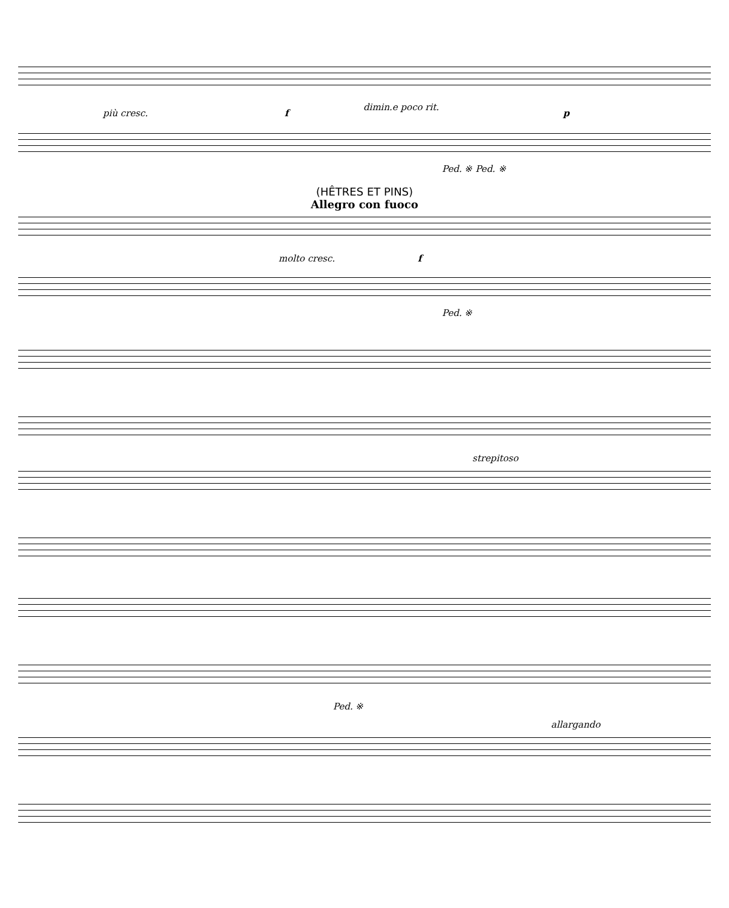più cresc.
dimin.e poco rit.
f p
Ped. ※ Ped. ※
(HÊTRES ET PINS)
Allegro con fuoco
molto cresc. f
Ped. ※
strepitoso
Ped. ※
allargando